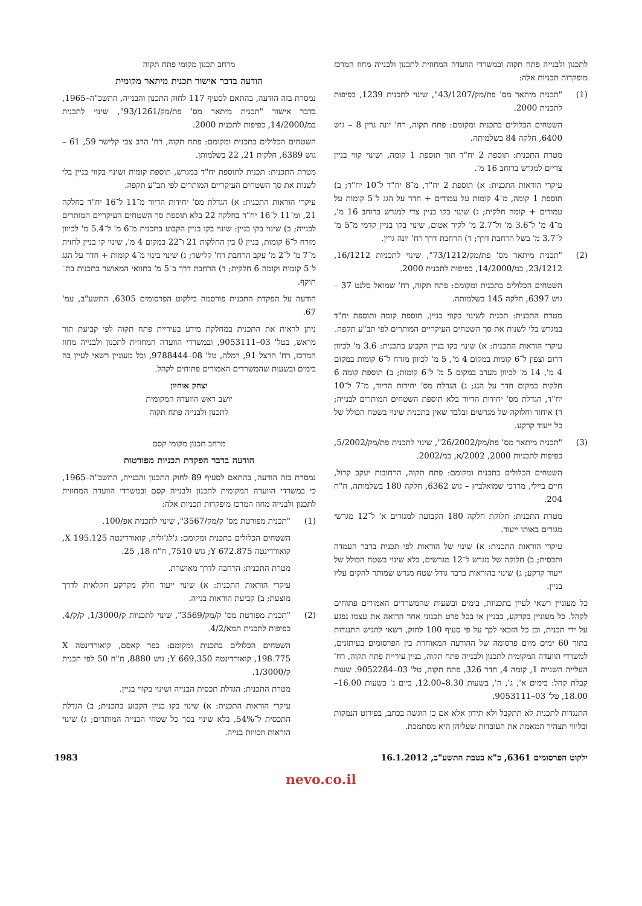לתכנון ולבנייה פתח תקוה ובמשרדי הוועדה המחוזית לתכנון ולבנייה מחוז המרכז מופקדות תכניות אלה:
(1) "תכנית מיתאר מס' פת/מק/43/1207", שינוי לתכנית 1239, כפיפות לתכנית 2000.
השטחים הכלולים בתכנית ומקומם: פתח תקוה, רח' יונה גרין 8 – גוש 6400, חלקה 84 בשלמותה.
מטרת התכנית: תוספת 2 יח"ד תוך תוספת 1 קומה, ושינוי קווי בניין צדיים למגרש ברוחב 16 מ'.
עיקרי הוראות התכנית: א) תוספת 2 יח"ד, מ־8 יח"ד ל־10 יח"ד; ב) תוספת 1 קומה, מ־4 קומות על עמודים + חדר על הגג ל־5 קומות על עמודים + קומה חלקית; ג) שינוי בקו בניין צדי למגרש ברוחב 16 מ', מ־4 מ' ל־3.6 מ' ול־2.7 מ' לקיר אטום, שינוי בקו בניין קדמי מ־5 מ' ל־3.7 מ' בשל הרחבת דרך; ד) הרחבת דרך רח' יונה גרין.
(2) "תכנית מיתאר מס' פת/מק/73/1212", שינוי לתכניות 16/1212, 23/1212, במ/14/2000, כפיפות לתכנית 2000.
השטחים הכלולים בתכנית ומקומם: פתח תקוה, רח' שמואל סלנט 37 – גוש 6397, חלקה 145 בשלמותה.
מטרת התכנית: תכנית לשינוי בקווי בניין, תוספת קומה ותוספת יח"ד במגרש בלי לשנות את סך השטחים העיקריים המותרים לפי תב"ע תקפה.
עיקרי הוראות התכנית: א) שינוי בקו בניין הקבוע בתכנית: 3.6 מ' לכיוון דרום וצפון ל־6 קומות במקום 4 מ', 5 מ' לכיוון מזרח ל־6 קומות במקום 4 מ', 14 מ' לכיוון מערב במקום 5 מ' ל־6 קומות; ב) תוספת קומה 6 חלקית במקום חדר על הגג; ג) הגדלת מס' יחידות הדיור, מ־7 ל־10 יח"ד, הגדלת מס' יחידות הדיור בלא תוספת השטחים המותרים לבנייה; ד) איחוד וחלוקה של מגרשים ובלבד שאין בתכנית שינוי בשטח הכולל של כל ייעוד קרקע.
(3) "תכנית מיתאר מס' פת/מק/26/2002", שינוי לתכנית פת/מק/5/2002, כפיפות לתכניות 2000, 2002/א, במ/2002.
השטחים הכלולים בתכנית ומקומם: פתח תקוה, הרחובות יעקב קרול, חיים ביילי, מרדכי שמואלביץ – גוש 6362, חלקה 180 בשלמותה, ח"ח 204.
מטרת התכנית: חלוקת חלקה 180 הקבועה למגורים א' ל־12 מגרשי מגורים באותו ייעוד.
עיקרי הוראות התכנית: א) שינוי של הוראות לפי תכנית בדבר העמדה ותכסית; ב) חלוקה של מגרש ל־12 מגרשים, בלא שינוי בשטח הכולל של ייעוד קרקע; ג) שינוי בהוראות בדבר גודל שטח מגרש שמותר להקים עליו בניין.
כל מעוניין רשאי לעיין בתכניות, בימים ובשעות שהמשרדים האמורים פתוחים לקהל. כל מעוניין בקרקע, בבניין או בכל פרט תכנוני אחר הרואה את עצמו נפגע על ידי תכנית, וכן כל הזכאי לכך על פי סעיף 100 לחוק, רשאי להגיש התנגדות בתוך 60 ימים מיום פרסומה של ההודעה המאוחרת בין הפרסומים בעיתונים, למשרדי הוועדה המקומית לתכנון ולבנייה פתח תקוה, בניין עיריית פתח תקוה, רח' העלייה השנייה 1, קומה 4, חדר 326, פתח תקוה, טל' 03–9052284. שעות קבלת קהל: בימים א', ג', ה', בשעות 8.30–12.00, ביום ג' בשעות 16.00–18.00, טל' 03–9053111.
התנגדות לתכנית לא תתקבל ולא תידון אלא אם כן הוגשה בכתב, בפירוט הנמקות ובליווי תצהיר המאמת את העובדות שעליהן היא מסתמכת.
מרחב תכנון מקומי פתח תקוה
הודעה בדבר אישור תכנית מיתאר מקומית
נמסרת בזה הודעה, בהתאם לסעיף 117 לחוק התכנון והבנייה, התשכ"ה–1965, בדבר אישור "תכנית מיתאר מס' פת/מק/93/1261", שינוי לתכנית במ/14/2000, כפיפות לתכנית 2000.
השטחים הכלולים בתכנית ומקומם: פתח תקוה, רח' הרב צבי קלישר 59, 61 – גוש 6389, חלקות 21, 22 בשלמותן.
מטרת התכנית: תכנית לתוספת יח"ד במגרש, תוספת קומות ושינוי בקווי בניין בלי לשנות את סך השטחים העיקריים המותרים לפי תב"ע תקפה.
עיקרי הוראות התכנית: א) הגדלת מס' יחידות הדיור מ־11 ל־16 יח"ד בחלקה 21, ומ־11 ל־16 יח"ד בחלקה 22 בלא תוספת סך השטחים העיקריים המותרים לבנייה; ב) שינוי בקו בניין: שינוי בקו בניין הקבוע בתכנית מ־6 מ' ל־5.4 מ' לכיוון מזרח ל־6 קומות, בניין 0 בין החלקות 21 ו־22 במקום 4 מ', שינוי קו בניין לחזית מ־7 מ' ל־2 מ' עקב הרחבת רח' קלישר; ג) שינוי בינוי מ־4 קומות + חדר על הגג ל־5 קומות וקומה 6 חלקית; ד) הרחבת דרך ב־5 מ' בתוואי המאושר בתכנית בת־תוקף.
הודעה על הפקדת התכנית פורסמה בילקוט הפרסומים 6305, התשע"ב, עמ' 67.
ניתן לראות את התכנית במחלקת מידע בעיריית פתח תקוה לפי קביעת תור מראש, בטל' 03–9053111, ובמשרדי הוועדה המחוזית לתכנון ולבנייה מחוז המרכז, רח' הרצל 91, רמלה, טל' 08–9788444, וכל מעוניין רשאי לעיין בה בימים ובשעות שהמשרדים האמורים פתוחים לקהל.
יצחק אוחיון
יושב ראש הוועדה המקומית
לתכנון ולבנייה פתח תקוה
מרחב תכנון מקומי קסם
הודעה בדבר הפקדת תכניות מפורטות
נמסרת בזה הודעה, בהתאם לסעיף 89 לחוק התכנון והבנייה, התשכ"ה–1965, כי במשרדי הוועדה המקומית לתכנון ולבנייה קסם ובמשרדי הוועדה המחוזית לתכנון ולבנייה מחוז המרכז מופקדות תכניות אלה:
(1) "תכנית מפורטת מס' ק/מק/3567", שינוי לתכנית אפ/100.
השטחים הכלולים בתכנית ומקומם: ג'לג'וליה, קואורדינטה X 195.125, קואורדינטה Y 672.875; גוש 7510, ח"ח 18, 25.
מטרת התכנית: הרחבה לדרך מאושרת.
עיקרי הוראות התכנית: א) שינוי ייעוד חלק מקרקע חקלאית לדרך מוצעת; ב) קביעת הוראות בנייה.
(2) "תכנית מפורטת מס' ק/מק/3569", שינוי לתכניות ק/1/3000, ק/ק/4, כפיפות לתכנית תמא/4/2.
השטחים הכלולים בתכנית ומקומם: כפר קאסם, קואורדינטה X 198.775, קואורדינטה Y 669.350; גוש 8880, ח"ח 50 לפי תכנית ק/1/3000.
מטרת התכנית: הגדלת תכסית הבנייה ושינוי בקווי בניין.
עיקרי הוראות התכנית: א) שינוי בקו בניין הקבוע בתכנית; ב) הגדלת התכסית ל־54%, בלא שינוי בסך כל שטחי הבנייה המותרים; ג) שינוי הוראות וזכויות בנייה.
ילקוט הפרסומים 6361, כ"א בטבת התשע"ב, 16.1.2012 1983
nevo.co.il